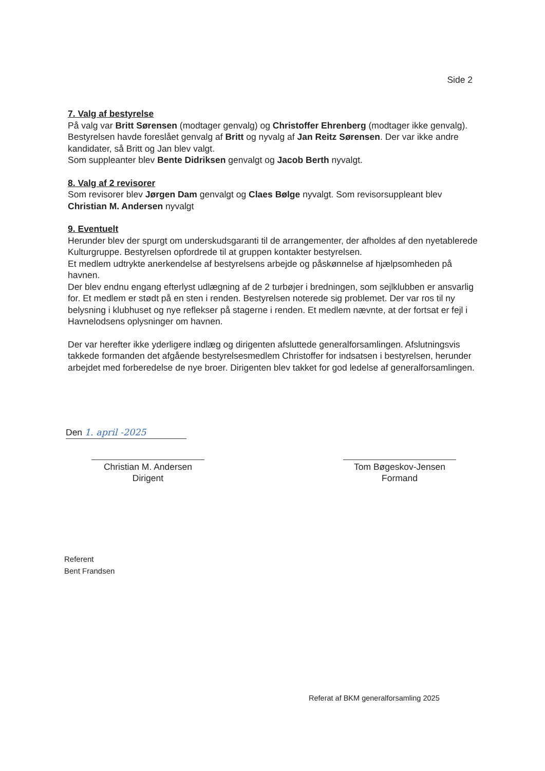Side 2
7. Valg af bestyrelse
På valg var Britt Sørensen (modtager genvalg) og Christoffer Ehrenberg (modtager ikke genvalg). Bestyrelsen havde foreslået genvalg af Britt og nyvalg af Jan Reitz Sørensen. Der var ikke andre kandidater, så Britt og Jan blev valgt.
Som suppleanter blev Bente Didriksen genvalgt og Jacob Berth nyvalgt.
8. Valg af 2 revisorer
Som revisorer blev Jørgen Dam genvalgt og Claes Bølge nyvalgt. Som revisorsuppleant blev Christian M. Andersen nyvalgt
9. Eventuelt
Herunder blev der spurgt om underskudsgaranti til de arrangementer, der afholdes af den nyetablerede Kulturgruppe. Bestyrelsen opfordrede til at gruppen kontakter bestyrelsen.
Et medlem udtrykte anerkendelse af bestyrelsens arbejde og påskønnelse af hjælpsomheden på havnen.
Der blev endnu engang efterlyst udlægning af de 2 turbøjer i bredningen, som sejlklubben er ansvarlig for. Et medlem er stødt på en sten i renden. Bestyrelsen noterede sig problemet. Der var ros til ny belysning i klubhuset og nye reflekser på stagerne i renden. Et medlem nævnte, at der fortsat er fejl i Havnelodsens oplysninger om havnen.
Der var herefter ikke yderligere indlæg og dirigenten afsluttede generalforsamlingen. Afslutningsvis takkede formanden det afgående bestyrelsesmedlem Christoffer for indsatsen i bestyrelsen, herunder arbejdet med forberedelse de nye broer. Dirigenten blev takket for god ledelse af generalforsamlingen.
Den 1. april -2025
Christian M. Andersen
Dirigent
Tom Bøgeskov-Jensen
Formand
Referent
Bent Frandsen
Referat af BKM generalforsamling 2025